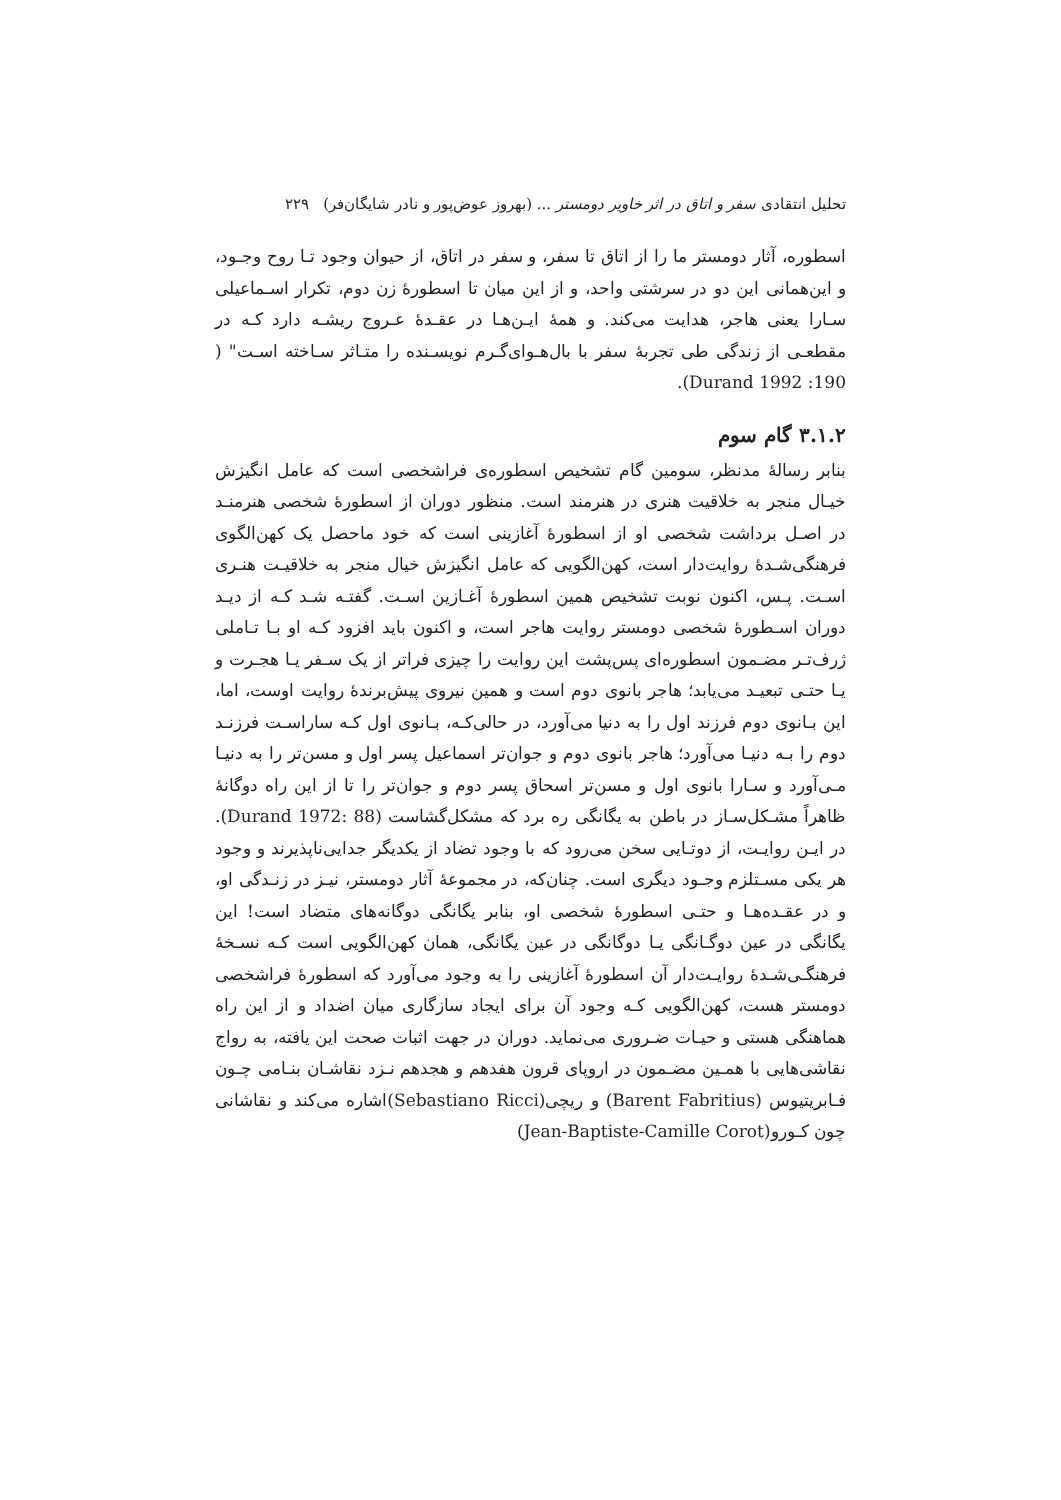تحلیل انتقادی سفر و اتاق در اثر خاویر دومستر ... (بهروز عوض‌پور و نادر شایگان‌فر) ۲۲۹
اسطوره، آثار دومستر ما را از اتاق تا سفر، و سفر در اتاق، از حیوان وجود تـا روح وجـود، و این‌همانی این دو در سرشتی واحد، و از این میان تا اسطورۀ زن دوم، تکرار اسـماعیلی سـارا یعنی هاجر، هدایت می‌کند. و همۀ ایـن‌هـا در عقـدۀ عـروج ریشـه دارد کـه در مقطعـی از زندگی طی تجربۀ سفر با بال‌هـوای‌گـرم نویسـنده را متـاثر سـاخته اسـت" ( Durand 1992 ‎:190).
۳.۱.۲ گام سوم
بنابر رسالۀ مدنظر، سومین گام تشخیص اسطوره‌ی فراشخصی است که عامل انگیزش خیـال منجر به خلاقیت هنری در هنرمند است. منظور دوران از اسطورۀ شخصی هنرمنـد در اصـل برداشت شخصی او از اسطورۀ آغازینی است که خود ماحصل یک کهن‌الگوی فرهنگی‌شـدۀ روایت‌دار است، کهن‌الگویی که عامل انگیزش خیال منجر به خلاقیـت هنـری اسـت. پـس، اکنون نوبت تشخیص همین اسطورۀ آغـازین اسـت. گفتـه شـد کـه از دیـد دوران اسـطورۀ شخصی دومستر روایت هاجر است، و اکنون باید افزود کـه او بـا تـاملی ژرف‌تـر مضـمون اسطوره‌ای پس‌پشت این روایت را چیزی فراتر از یک سـفر یـا هجـرت و یـا حتـی تبعیـد می‌یابد؛ هاجر بانوی دوم است و همین نیروی پیش‌برندۀ روایت اوست، اما، این بـانوی دوم فرزند اول را به دنیا می‌آورد، در حالی‌کـه، بـانوی اول کـه ساراسـت فرزنـد دوم را بـه دنیـا می‌آورد؛ هاجر بانوی دوم و جوان‌تر اسماعیل پسر اول و مسن‌تر را به دنیـا مـی‌آورد و سـارا بانوی اول و مسن‌تر اسحاق پسر دوم و جوان‌تر را تا از این راه دوگانۀ ظاهراً مشـکل‌سـاز در باطن به یگانگی ره برد که مشکل‌گشاست (Durand 1972: 88). در ایـن روایـت، از دوتـایی سخن می‌رود که با وجود تضاد از یکدیگر جدایی‌ناپذیرند و وجود هر یکی مسـتلزم وجـود دیگری است. چنان‌که، در مجموعۀ آثار دومستر، نیـز در زنـدگی او، و در عقـده‌هـا و حتـی اسطورۀ شخصی او، بنابر یگانگی دوگانه‌های متضاد است! این یگانگی در عین دوگـانگی یـا دوگانگی در عین یگانگی، همان کهن‌الگویی است کـه نسـخۀ فرهنگـی‌شـدۀ روایـت‌دار آن اسطورۀ آغازینی را به وجود می‌آورد که اسطورۀ فراشخصی دومستر هست، کهن‌الگویی کـه وجود آن برای ایجاد سازگاری میان اضداد و از این راه هماهنگی هستی و حیـات ضـروری می‌نماید. دوران در جهت اثبات صحت این یافته، به رواج نقاشی‌هایی با همـین مضـمون در اروپای قرون هفدهم و هجدهم نـزد نقاشـان بنـامی چـون فـابریتیوس (Barent Fabritius) و ریچی(Sebastiano Ricci)اشاره می‌کند و نقاشانی چون کـورو(Jean-Baptiste-Camille Corot)